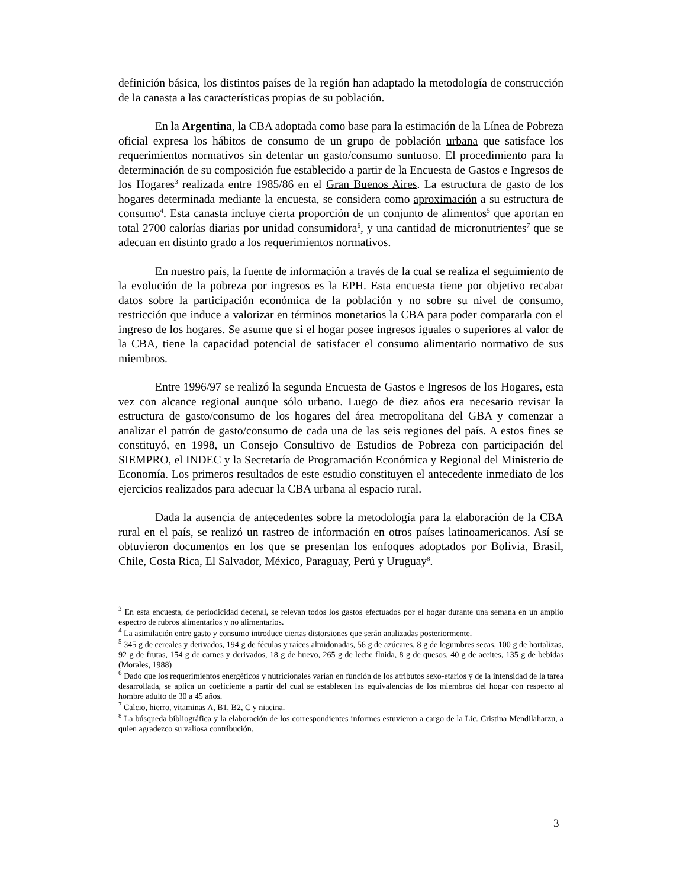definición básica, los distintos países de la región han adaptado la metodología de construcción de la canasta a las características propias de su población.
En la Argentina, la CBA adoptada como base para la estimación de la Línea de Pobreza oficial expresa los hábitos de consumo de un grupo de población urbana que satisface los requerimientos normativos sin detentar un gasto/consumo suntuoso. El procedimiento para la determinación de su composición fue establecido a partir de la Encuesta de Gastos e Ingresos de los Hogares<sup>3</sup> realizada entre 1985/86 en el Gran Buenos Aires. La estructura de gasto de los hogares determinada mediante la encuesta, se considera como aproximación a su estructura de consumo<sup>4</sup>. Esta canasta incluye cierta proporción de un conjunto de alimentos<sup>5</sup> que aportan en total 2700 calorías diarias por unidad consumidora<sup>6</sup>, y una cantidad de micronutrientes<sup>7</sup> que se adecuan en distinto grado a los requerimientos normativos.
En nuestro país, la fuente de información a través de la cual se realiza el seguimiento de la evolución de la pobreza por ingresos es la EPH. Esta encuesta tiene por objetivo recabar datos sobre la participación económica de la población y no sobre su nivel de consumo, restricción que induce a valorizar en términos monetarios la CBA para poder compararla con el ingreso de los hogares. Se asume que si el hogar posee ingresos iguales o superiores al valor de la CBA, tiene la capacidad potencial de satisfacer el consumo alimentario normativo de sus miembros.
Entre 1996/97 se realizó la segunda Encuesta de Gastos e Ingresos de los Hogares, esta vez con alcance regional aunque sólo urbano. Luego de diez años era necesario revisar la estructura de gasto/consumo de los hogares del área metropolitana del GBA y comenzar a analizar el patrón de gasto/consumo de cada una de las seis regiones del país. A estos fines se constituyó, en 1998, un Consejo Consultivo de Estudios de Pobreza con participación del SIEMPRO, el INDEC y la Secretaría de Programación Económica y Regional del Ministerio de Economía. Los primeros resultados de este estudio constituyen el antecedente inmediato de los ejercicios realizados para adecuar la CBA urbana al espacio rural.
Dada la ausencia de antecedentes sobre la metodología para la elaboración de la CBA rural en el país, se realizó un rastreo de información en otros países latinoamericanos. Así se obtuvieron documentos en los que se presentan los enfoques adoptados por Bolivia, Brasil, Chile, Costa Rica, El Salvador, México, Paraguay, Perú y Uruguay<sup>8</sup>.
<sup>3</sup> En esta encuesta, de periodicidad decenal, se relevan todos los gastos efectuados por el hogar durante una semana en un amplio espectro de rubros alimentarios y no alimentarios.
<sup>4</sup> La asimilación entre gasto y consumo introduce ciertas distorsiones que serán analizadas posteriormente.
<sup>5</sup> 345 g de cereales y derivados, 194 g de féculas y raíces almidonadas, 56 g de azúcares, 8 g de legumbres secas, 100 g de hortalizas, 92 g de frutas, 154 g de carnes y derivados, 18 g de huevo, 265 g de leche fluida, 8 g de quesos, 40 g de aceites, 135 g de bebidas (Morales, 1988)
<sup>6</sup> Dado que los requerimientos energéticos y nutricionales varían en función de los atributos sexo-etarios y de la intensidad de la tarea desarrollada, se aplica un coeficiente a partir del cual se establecen las equivalencias de los miembros del hogar con respecto al hombre adulto de 30 a 45 años.
<sup>7</sup> Calcio, hierro, vitaminas A, B1, B2, C y niacina.
<sup>8</sup> La búsqueda bibliográfica y la elaboración de los correspondientes informes estuvieron a cargo de la Lic. Cristina Mendilaharzu, a quien agradezco su valiosa contribución.
3